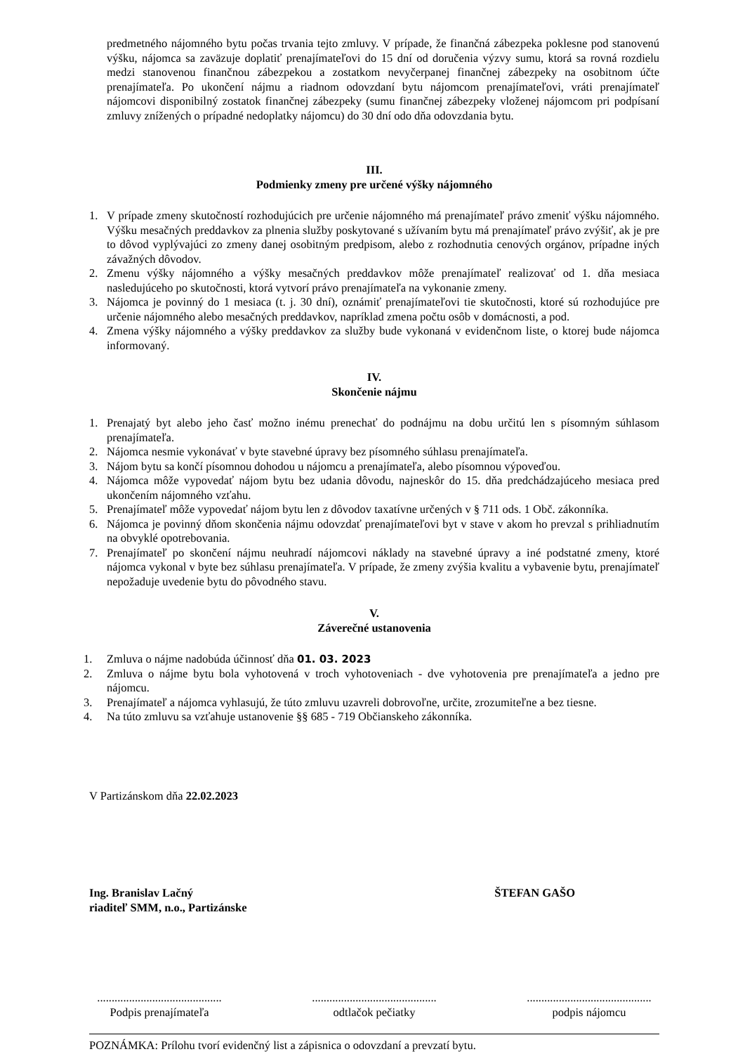predmetného nájomného bytu počas trvania tejto zmluvy. V prípade, že finančná zábezpeka poklesne pod stanovenú výšku, nájomca sa zaväzuje doplatiť prenajímateľovi do 15 dní od doručenia výzvy sumu, ktorá sa rovná rozdielu medzi stanovenou finančnou zábezpekou a zostatkom nevyčerpanej finančnej zábezpeky na osobitnom účte prenajímateľa. Po ukončení nájmu a riadnom odovzdaní bytu nájomcom prenajímateľovi, vráti prenajímateľ nájomcovi disponibilný zostatok finančnej zábezpeky (sumu finančnej zábezpeky vloženej nájomcom pri podpísaní zmluvy znížených o prípadné nedoplatky nájomcu) do 30 dní odo dňa odovzdania bytu.
III.
Podmienky zmeny pre určené výšky nájomného
1. V prípade zmeny skutočností rozhodujúcich pre určenie nájomného má prenajímateľ právo zmeniť výšku nájomného. Výšku mesačných preddavkov za plnenia služby poskytované s užívaním bytu má prenajímateľ právo zvýšiť, ak je pre to dôvod vyplývajúci zo zmeny danej osobitným predpisom, alebo z rozhodnutia cenových orgánov, prípadne iných závažných dôvodov.
2. Zmenu výšky nájomného a výšky mesačných preddavkov môže prenajímateľ realizovať od 1. dňa mesiaca nasledujúceho po skutočnosti, ktorá vytvorí právo prenajímateľa na vykonanie zmeny.
3. Nájomca je povinný do 1 mesiaca (t. j. 30 dní), oznámiť prenajímateľovi tie skutočnosti, ktoré sú rozhodujúce pre určenie nájomného alebo mesačných preddavkov, napríklad zmena počtu osôb v domácnosti, a pod.
4. Zmena výšky nájomného a výšky preddavkov za služby bude vykonaná v evidenčnom liste, o ktorej bude nájomca informovaný.
IV.
Skončenie nájmu
1. Prenajatý byt alebo jeho časť možno inému prenechať do podnájmu na dobu určitú len s písomným súhlasom prenajímateľa.
2. Nájomca nesmie vykonávať v byte stavebné úpravy bez písomného súhlasu prenajímateľa.
3. Nájom bytu sa končí písomnou dohodou u nájomcu a prenajímateľa, alebo písomnou výpoveďou.
4. Nájomca môže vypovedať nájom bytu bez udania dôvodu, najneskôr do 15. dňa predchádzajúceho mesiaca pred ukončením nájomného vzťahu.
5. Prenajímateľ môže vypovedať nájom bytu len z dôvodov taxatívne určených v § 711 ods. 1 Obč. zákonníka.
6. Nájomca je povinný dňom skončenia nájmu odovzdať prenajímateľovi byt v stave v akom ho prevzal s prihliadnutím na obvyklé opotrebovania.
7. Prenajímateľ po skončení nájmu neuhradí nájomcovi náklady na stavebné úpravy a iné podstatné zmeny, ktoré nájomca vykonal v byte bez súhlasu prenajímateľa. V prípade, že zmeny zvýšia kvalitu a vybavenie bytu, prenajímateľ nepožaduje uvedenie bytu do pôvodného stavu.
V.
Záverečné ustanovenia
1. Zmluva o nájme nadobúda účinnosť dňa 01. 03. 2023
2. Zmluva o nájme bytu bola vyhotovená v troch vyhotoveniach - dve vyhotovenia pre prenajímateľa a jedno pre nájomcu.
3. Prenajímateľ a nájomca vyhlasujú, že túto zmluvu uzavreli dobrovoľne, určite, zrozumiteľne a bez tiesne.
4. Na túto zmluvu sa vzťahuje ustanovenie §§ 685 - 719 Občianskeho zákonníka.
V Partizánskom dňa 22.02.2023
Ing. Branislav Lačný
riaditeľ SMM, n.o., Partizánske
ŠTEFAN GAŠO
...........................................
Podpis prenajímateľa
...........................................
odtlačok pečiatky
...........................................
podpis nájomcu
POZNÁMKA: Prílohu tvorí evidenčný list a zápisnica o odovzdaní a prevzatí bytu.